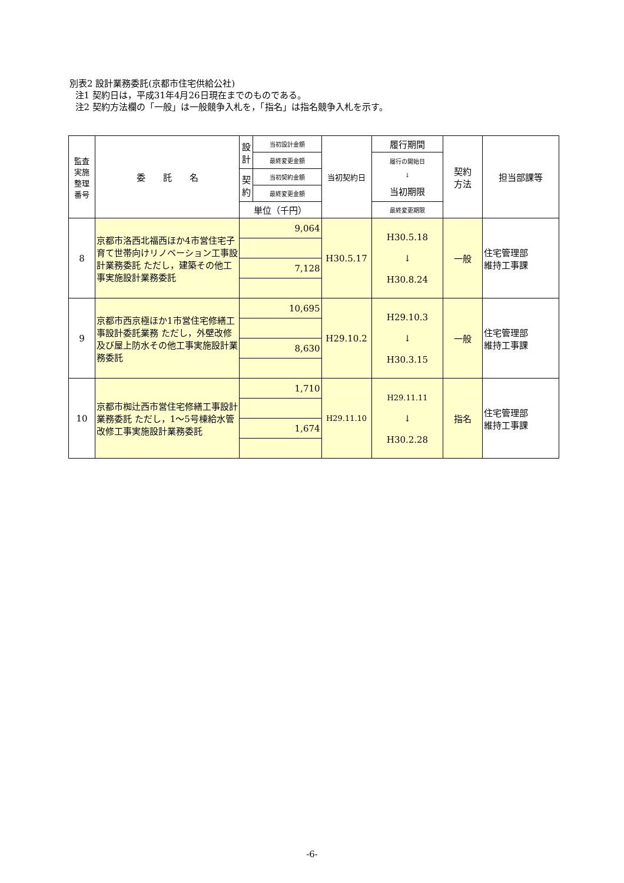別表2 設計業務委託(京都市住宅供給公社)
注1 契約日は，平成31年4月26日現在までのものである。
注2 契約方法欄の「一般」は一般競争入札を，「指名」は指名競争入札を示す。
| 監査 実施 整理 番号 | 委 託 名 | 設 計 | 当初設計金額 | 当初契約日 | 履行期間 | 契約 方法 | 担当部課等 |
| --- | --- | --- | --- | --- | --- | --- | --- |
| | | | 最終変更金額 | | 履行の開始日 ↓ 当初期限 | | |
| | | 契 約 | 当初契約金額 | | | | |
| | | | 最終変更金額 | | | | |
| | | 単位（千円） | | | 最終変更期限 | | |
| 8 | 京都市洛西北福西ほか4市営住宅子育て世帯向けリノベーション工事設計業務委託 ただし，建築その他工事実施設計業務委託 | 9,064 | | H30.5.17 | H30.5.18 ↓ H30.8.24 | 一般 | 住宅管理部 維持工事課 |
| | | 7,128 | | | | | |
| 9 | 京都市西京極ほか1市営住宅修繕工事設計委託業務 ただし，外壁改修及び屋上防水その他工事実施設計業務委託 | 10,695 | | H29.10.2 | H29.10.3 ↓ H30.3.15 | 一般 | 住宅管理部 維持工事課 |
| | | 8,630 | | | | | |
| 10 | 京都市椥辻西市営住宅修繕工事設計業務委託 ただし，1～5号棟給水管改修工事実施設計業務委託 | 1,710 | | H29.11.10 | H29.11.11 ↓ H30.2.28 | 指名 | 住宅管理部 維持工事課 |
| | | 1,674 | | | | | |
-6-